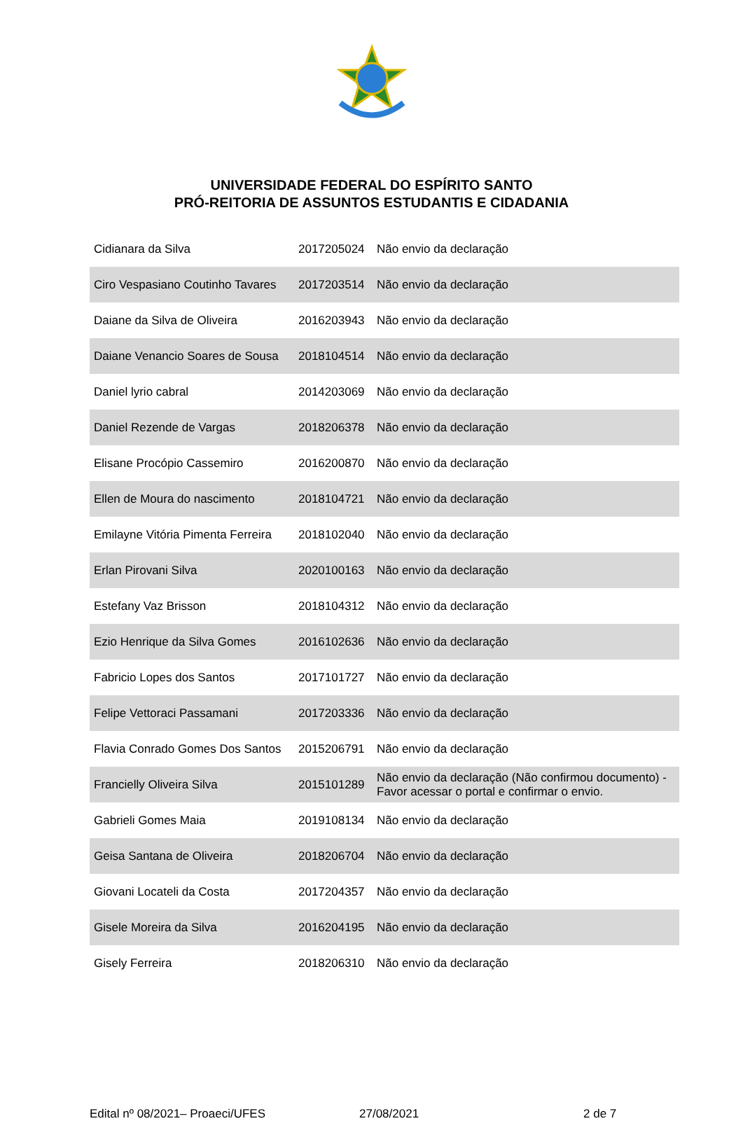UNIVERSIDADE FEDERAL DO ESPÍRITO SANTO
PRÓ-REITORIA DE ASSUNTOS ESTUDANTIS E CIDADANIA
| Cidianara da Silva | 2017205024 | Não envio da declaração |
| Ciro Vespasiano Coutinho Tavares | 2017203514 | Não envio da declaração |
| Daiane da Silva de Oliveira | 2016203943 | Não envio da declaração |
| Daiane Venancio Soares de Sousa | 2018104514 | Não envio da declaração |
| Daniel lyrio cabral | 2014203069 | Não envio da declaração |
| Daniel Rezende de Vargas | 2018206378 | Não envio da declaração |
| Elisane Procópio Cassemiro | 2016200870 | Não envio da declaração |
| Ellen de Moura do nascimento | 2018104721 | Não envio da declaração |
| Emilayne Vitória Pimenta Ferreira | 2018102040 | Não envio da declaração |
| Erlan Pirovani Silva | 2020100163 | Não envio da declaração |
| Estefany Vaz Brisson | 2018104312 | Não envio da declaração |
| Ezio Henrique da Silva Gomes | 2016102636 | Não envio da declaração |
| Fabricio Lopes dos Santos | 2017101727 | Não envio da declaração |
| Felipe Vettoraci Passamani | 2017203336 | Não envio da declaração |
| Flavia Conrado Gomes Dos Santos | 2015206791 | Não envio da declaração |
| Francielly Oliveira Silva | 2015101289 | Não envio da declaração (Não confirmou documento) - Favor acessar o portal e confirmar o envio. |
| Gabrieli Gomes Maia | 2019108134 | Não envio da declaração |
| Geisa Santana de Oliveira | 2018206704 | Não envio da declaração |
| Giovani Locateli da Costa | 2017204357 | Não envio da declaração |
| Gisele Moreira da Silva | 2016204195 | Não envio da declaração |
| Gisely Ferreira | 2018206310 | Não envio da declaração |
Edital nº 08/2021– Proaeci/UFES 27/08/2021 2 de 7